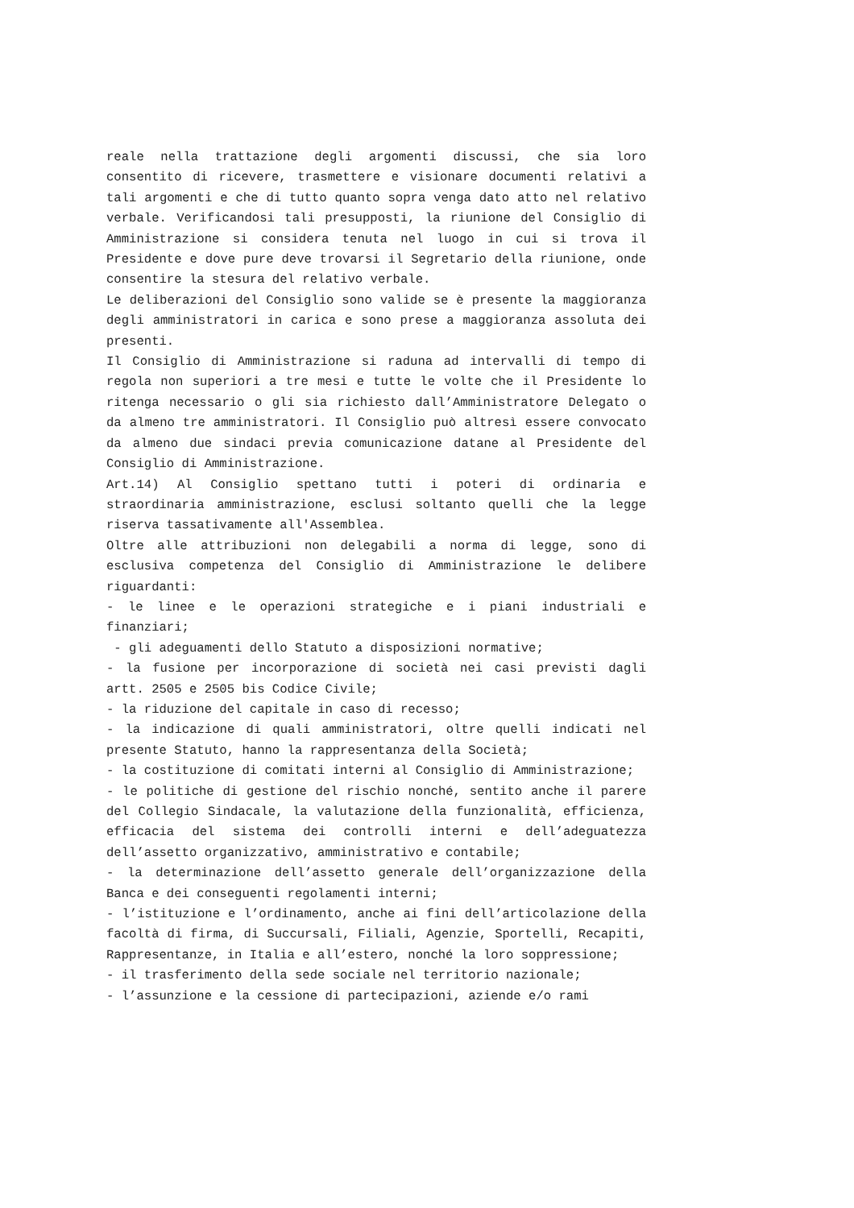reale nella trattazione degli argomenti discussi, che sia loro consentito di ricevere, trasmettere e visionare documenti relativi a tali argomenti e che di tutto quanto sopra venga dato atto nel relativo verbale. Verificandosi tali presupposti, la riunione del Consiglio di Amministrazione si considera tenuta nel luogo in cui si trova il Presidente e dove pure deve trovarsi il Segretario della riunione, onde consentire la stesura del relativo verbale.
Le deliberazioni del Consiglio sono valide se è presente la maggioranza degli amministratori in carica e sono prese a maggioranza assoluta dei presenti.
Il Consiglio di Amministrazione si raduna ad intervalli di tempo di regola non superiori a tre mesi e tutte le volte che il Presidente lo ritenga necessario o gli sia richiesto dall’Amministratore Delegato o da almeno tre amministratori. Il Consiglio può altresì essere convocato da almeno due sindaci previa comunicazione datane al Presidente del Consiglio di Amministrazione.
Art.14) Al Consiglio spettano tutti i poteri di ordinaria e straordinaria amministrazione, esclusi soltanto quelli che la legge riserva tassativamente all'Assemblea.
Oltre alle attribuzioni non delegabili a norma di legge, sono di esclusiva competenza del Consiglio di Amministrazione le delibere riguardanti:
- le linee e le operazioni strategiche e i piani industriali e finanziari;
- gli adeguamenti dello Statuto a disposizioni normative;
- la fusione per incorporazione di società nei casi previsti dagli artt. 2505 e 2505 bis Codice Civile;
- la riduzione del capitale in caso di recesso;
- la indicazione di quali amministratori, oltre quelli indicati nel presente Statuto, hanno la rappresentanza della Società;
- la costituzione di comitati interni al Consiglio di Amministrazione;
- le politiche di gestione del rischio nonché, sentito anche il parere del Collegio Sindacale, la valutazione della funzionalità, efficienza, efficacia del sistema dei controlli interni e dell’adeguatezza dell’assetto organizzativo, amministrativo e contabile;
- la determinazione dell’assetto generale dell’organizzazione della Banca e dei conseguenti regolamenti interni;
- l’istituzione e l’ordinamento, anche ai fini dell’articolazione della facoltà di firma, di Succursali, Filiali, Agenzie, Sportelli, Recapiti, Rappresentanze, in Italia e all’estero, nonché la loro soppressione;
- il trasferimento della sede sociale nel territorio nazionale;
- l’assunzione e la cessione di partecipazioni, aziende e/o rami